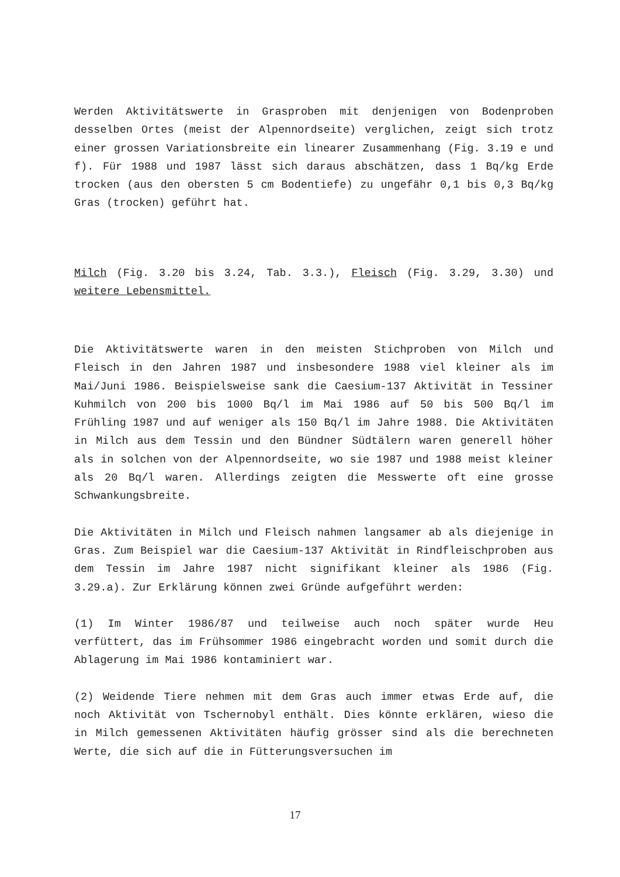Werden Aktivitätswerte in Grasproben mit denjenigen von Bodenproben desselben Ortes (meist der Alpennordseite) verglichen, zeigt sich trotz einer grossen Variationsbreite ein linearer Zusammenhang (Fig. 3.19 e und f). Für 1988 und 1987 lässt sich daraus abschätzen, dass 1 Bq/kg Erde trocken (aus den obersten 5 cm Bodentiefe) zu ungefähr 0,1 bis 0,3 Bq/kg Gras (trocken) geführt hat.
Milch (Fig. 3.20 bis 3.24, Tab. 3.3.), Fleisch (Fig. 3.29, 3.30) und weitere Lebensmittel.
Die Aktivitätswerte waren in den meisten Stichproben von Milch und Fleisch in den Jahren 1987 und insbesondere 1988 viel kleiner als im Mai/Juni 1986. Beispielsweise sank die Caesium-137 Aktivität in Tessiner Kuhmilch von 200 bis 1000 Bq/l im Mai 1986 auf 50 bis 500 Bq/l im Frühling 1987 und auf weniger als 150 Bq/l im Jahre 1988. Die Aktivitäten in Milch aus dem Tessin und den Bündner Südtälern waren generell höher als in solchen von der Alpennordseite, wo sie 1987 und 1988 meist kleiner als 20 Bq/l waren. Allerdings zeigten die Messwerte oft eine grosse Schwankungsbreite.
Die Aktivitäten in Milch und Fleisch nahmen langsamer ab als diejenige in Gras. Zum Beispiel war die Caesium-137 Aktivität in Rindfleischproben aus dem Tessin im Jahre 1987 nicht signifikant kleiner als 1986 (Fig. 3.29.a). Zur Erklärung können zwei Gründe aufgeführt werden:
(1) Im Winter 1986/87 und teilweise auch noch später wurde Heu verfüttert, das im Frühsommer 1986 eingebracht worden und somit durch die Ablagerung im Mai 1986 kontaminiert war.
(2) Weidende Tiere nehmen mit dem Gras auch immer etwas Erde auf, die noch Aktivität von Tschernobyl enthält. Dies könnte erklären, wieso die in Milch gemessenen Aktivitäten häufig grösser sind als die berechneten Werte, die sich auf die in Fütterungsversuchen im
17